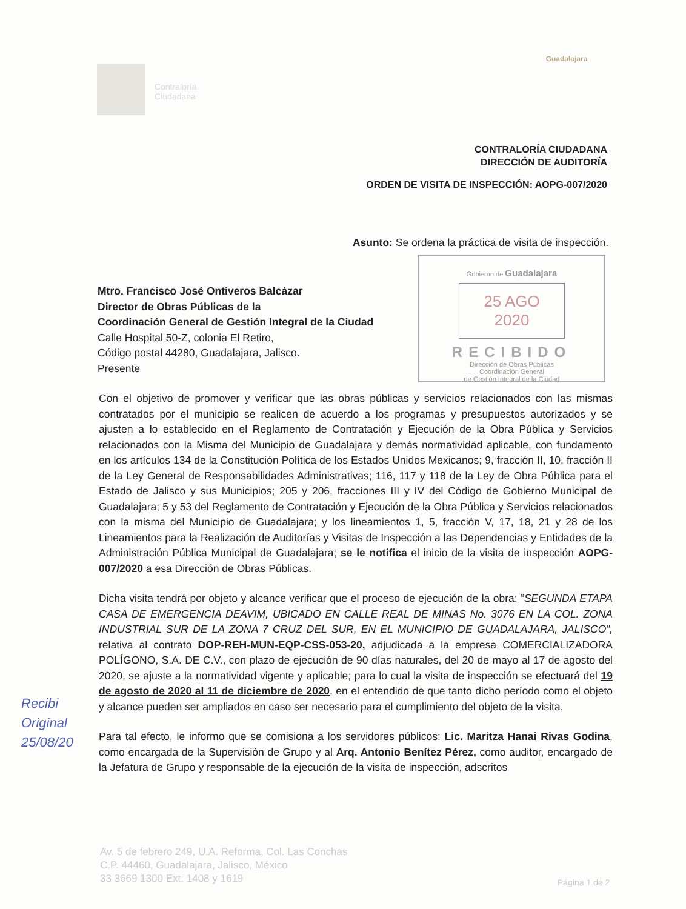Contraloría
Ciudadana
Guadalajara
CONTRALORÍA CIUDADANA
DIRECCIÓN DE AUDITORÍA
ORDEN DE VISITA DE INSPECCIÓN: AOPG-007/2020
Asunto: Se ordena la práctica de visita de inspección.
Gobierno de Guadalajara
25 AGO 2020
RECIBIDO
Dirección de Obras Públicas
Coordinación General
de Gestión Integral de la Ciudad
Mtro. Francisco José Ontiveros Balcázar
Director de Obras Públicas de la
Coordinación General de Gestión Integral de la Ciudad
Calle Hospital 50-Z, colonia El Retiro,
Código postal 44280, Guadalajara, Jalisco.
Presente
Con el objetivo de promover y verificar que las obras públicas y servicios relacionados con las mismas contratados por el municipio se realicen de acuerdo a los programas y presupuestos autorizados y se ajusten a lo establecido en el Reglamento de Contratación y Ejecución de la Obra Pública y Servicios relacionados con la Misma del Municipio de Guadalajara y demás normatividad aplicable, con fundamento en los artículos 134 de la Constitución Política de los Estados Unidos Mexicanos; 9, fracción II, 10, fracción II de la Ley General de Responsabilidades Administrativas; 116, 117 y 118 de la Ley de Obra Pública para el Estado de Jalisco y sus Municipios; 205 y 206, fracciones III y IV del Código de Gobierno Municipal de Guadalajara; 5 y 53 del Reglamento de Contratación y Ejecución de la Obra Pública y Servicios relacionados con la misma del Municipio de Guadalajara; y los lineamientos 1, 5, fracción V, 17, 18, 21 y 28 de los Lineamientos para la Realización de Auditorías y Visitas de Inspección a las Dependencias y Entidades de la Administración Pública Municipal de Guadalajara; se le notifica el inicio de la visita de inspección AOPG-007/2020 a esa Dirección de Obras Públicas.
Dicha visita tendrá por objeto y alcance verificar que el proceso de ejecución de la obra: “SEGUNDA ETAPA CASA DE EMERGENCIA DEAVIM, UBICADO EN CALLE REAL DE MINAS No. 3076 EN LA COL. ZONA INDUSTRIAL SUR DE LA ZONA 7 CRUZ DEL SUR, EN EL MUNICIPIO DE GUADALAJARA, JALISCO”, relativa al contrato DOP-REH-MUN-EQP-CSS-053-20, adjudicada a la empresa COMERCIALIZADORA POLÍGONO, S.A. DE C.V., con plazo de ejecución de 90 días naturales, del 20 de mayo al 17 de agosto del 2020, se ajuste a la normatividad vigente y aplicable; para lo cual la visita de inspección se efectuará del 19 de agosto de 2020 al 11 de diciembre de 2020, en el entendido de que tanto dicho período como el objeto y alcance pueden ser ampliados en caso ser necesario para el cumplimiento del objeto de la visita.
Para tal efecto, le informo que se comisiona a los servidores públicos: Lic. Maritza Hanai Rivas Godina, como encargada de la Supervisión de Grupo y al Arq. Antonio Benítez Pérez, como auditor, encargado de la Jefatura de Grupo y responsable de la ejecución de la visita de inspección, adscritos
Recibi
Original
25/08/20
Av. 5 de febrero 249, U.A. Reforma, Col. Las Conchas
C.P. 44460, Guadalajara, Jalisco, México
33 3669 1300 Ext. 1408 y 1619
Página 1 de 2